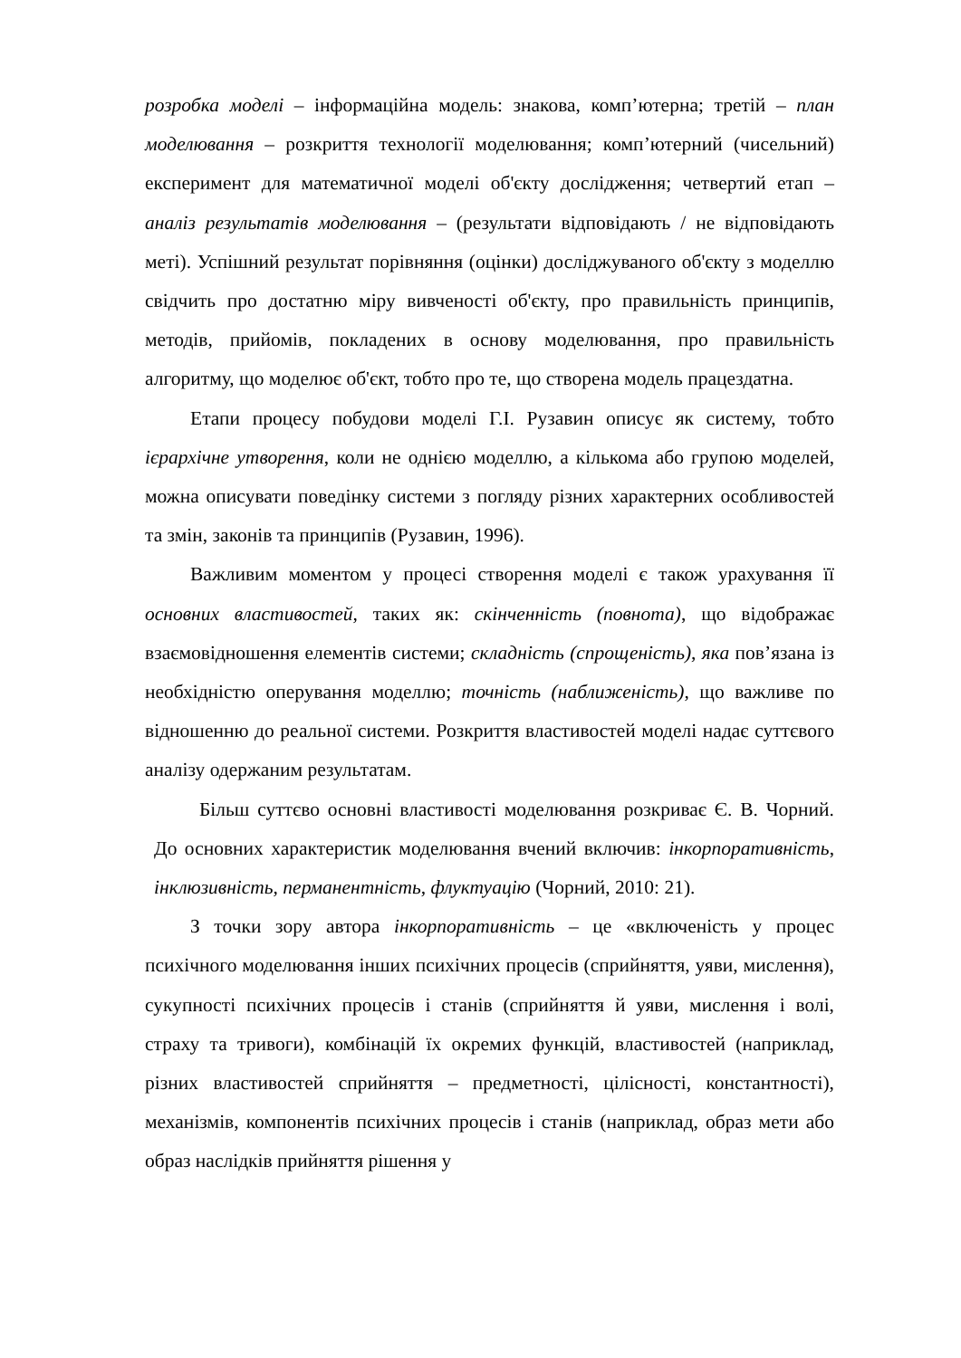розробка моделі – інформаційна модель: знакова, комп’ютерна; третій – план моделювання – розкриття технології моделювання; комп’ютерний (чисельний) експеримент для математичної моделі об'єкту дослідження; четвертий етап – аналіз результатів моделювання – (результати відповідають / не відповідають меті). Успішний результат порівняння (оцінки) досліджуваного об'єкту з моделлю свідчить про достатню міру вивченості об'єкту, про правильність принципів, методів, прийомів, покладених в основу моделювання, про правильність алгоритму, що моделює об'єкт, тобто про те, що створена модель працездатна.
Етапи процесу побудови моделі Г.І. Рузавин описує як систему, тобто ієрархічне утворення, коли не однією моделлю, а кількома або групою моделей, можна описувати поведінку системи з погляду різних характерних особливостей та змін, законів та принципів (Рузавин, 1996).
Важливим моментом у процесі створення моделі є також урахування її основних властивостей, таких як: скінченність (повнота), що відображає взаємовідношення елементів системи; складність (спрощеність), яка пов’язана із необхідністю оперування моделлю; точність (наближеність), що важливе по відношенню до реальної системи. Розкриття властивостей моделі надає суттєвого аналізу одержаним результатам.
Більш суттєво основні властивості моделювання розкриває Є. В. Чорний. До основних характеристик моделювання вчений включив: інкорпоративність, інклюзивність, перманентність, флуктуацію (Чорний, 2010: 21).
З точки зору автора інкорпоративність – це «включеність у процес психічного моделювання інших психічних процесів (сприйняття, уяви, мислення), сукупності психічних процесів і станів (сприйняття й уяви, мислення і волі, страху та тривоги), комбінацій їх окремих функцій, властивостей (наприклад, різних властивостей сприйняття – предметності, цілісності, константності), механізмів, компонентів психічних процесів і станів (наприклад, образ мети або образ наслідків прийняття рішення у